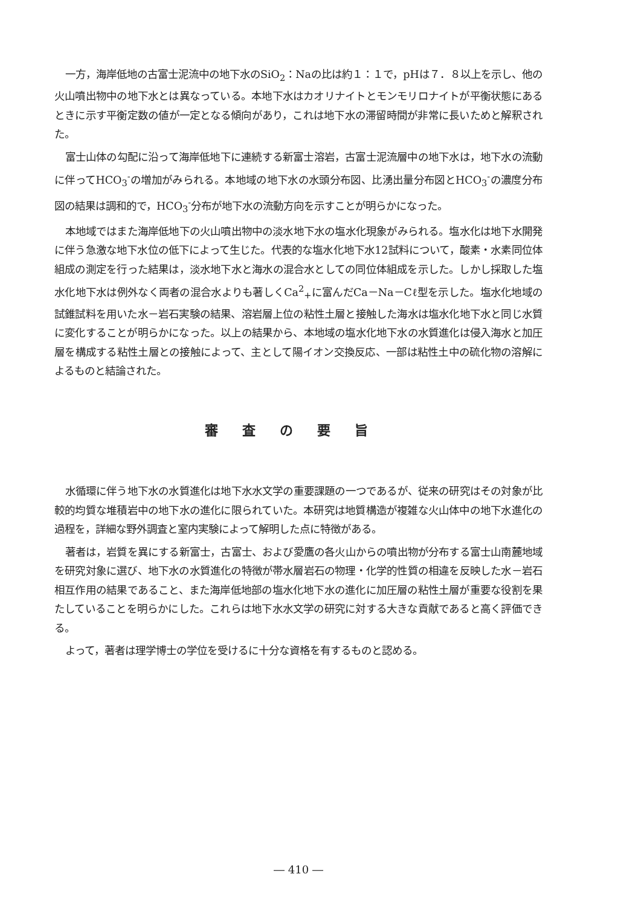一方，海岸低地の古富士泥流中の地下水のSiO<sub>2</sub>：Naの比は約１：１で，pHは７．８以上を示し、他の火山噴出物中の地下水とは異なっている。本地下水はカオリナイトとモンモリロナイトが平衡状態にあるときに示す平衡定数の値が一定となる傾向があり，これは地下水の滞留時間が非常に長いためと解釈された。
富士山体の勾配に沿って海岸低地下に連続する新富士溶岩，古富士泥流層中の地下水は，地下水の流動に伴ってHCO<sub>3</sub><sup>-</sup>の増加がみられる。本地域の地下水の水頭分布図、比湧出量分布図とHCO<sub>3</sub><sup>-</sup>の濃度分布図の結果は調和的で，HCO<sub>3</sub><sup>-</sup>分布が地下水の流動方向を示すことが明らかになった。
本地域ではまた海岸低地下の火山噴出物中の淡水地下水の塩水化現象がみられる。塩水化は地下水開発に伴う急激な地下水位の低下によって生じた。代表的な塩水化地下水12試料について，酸素・水素同位体組成の測定を行った結果は，淡水地下水と海水の混合水としての同位体組成を示した。しかし採取した塩水化地下水は例外なく両者の混合水よりも著しくCa<sup>2</sup><sub>+</sub>に富んだCa－Na－Cℓ型を示した。塩水化地域の試錐試料を用いた水－岩石実験の結果、溶岩層上位の粘性土層と接触した海水は塩水化地下水と同じ水質に変化することが明らかになった。以上の結果から、本地域の塩水化地下水の水質進化は侵入海水と加圧層を構成する粘性土層との接触によって、主として陽イオン交換反応、一部は粘性土中の硫化物の溶解によるものと結論された。
審査の要旨
水循環に伴う地下水の水質進化は地下水水文学の重要課題の一つであるが、従来の研究はその対象が比較的均質な堆積岩中の地下水の進化に限られていた。本研究は地質構造が複雑な火山体中の地下水進化の過程を，詳細な野外調査と室内実験によって解明した点に特徴がある。
著者は，岩質を異にする新富士，古富士、および愛鷹の各火山からの噴出物が分布する富士山南麓地域を研究対象に選び、地下水の水質進化の特徴が帯水層岩石の物理・化学的性質の相違を反映した水－岩石相互作用の結果であること、また海岸低地部の塩水化地下水の進化に加圧層の粘性土層が重要な役割を果たしていることを明らかにした。これらは地下水水文学の研究に対する大きな貢献であると高く評価できる。
よって，著者は理学博士の学位を受けるに十分な資格を有するものと認める。
― 410 ―